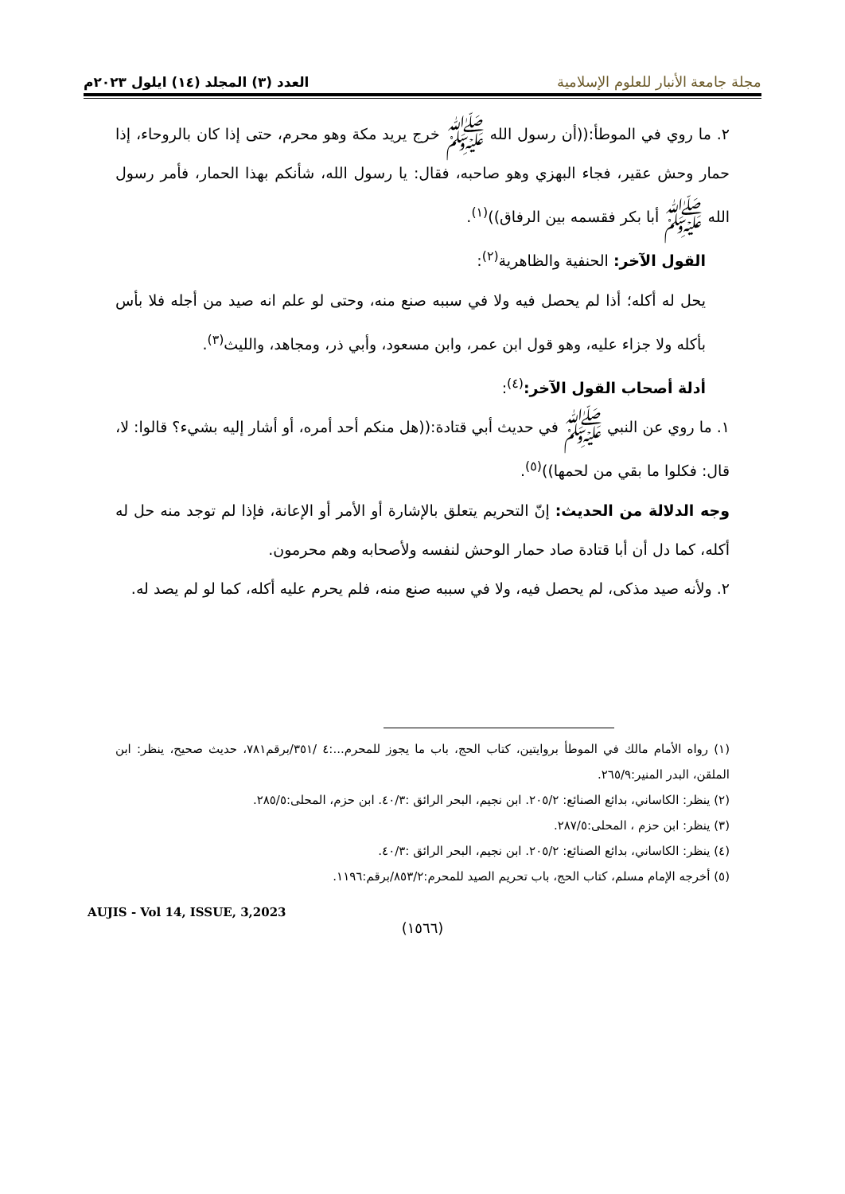مجلة جامعة الأنبار للعلوم الإسلامية
العدد (٣) المجلد (١٤) ايلول ٢٠٢٣م
٢. ما روي في الموطأ:((أن رسول الله ﷺ خرج يريد مكة وهو محرم، حتى إذا كان بالروحاء، إذا حمار وحش عقير، فجاء البهزي وهو صاحبه، فقال: يا رسول الله، شأنكم بهذا الحمار، فأمر رسول الله ﷺ أبا بكر فقسمه بين الرفاق))<sup>(١)</sup>.
القول الآخر: الحنفية والظاهرية<sup>(٢)</sup>:
يحل له أكله؛ أذا لم يحصل فيه ولا في سببه صنع منه، وحتى لو علم انه صيد من أجله فلا بأس بأكله ولا جزاء عليه، وهو قول ابن عمر، وابن مسعود، وأبي ذر، ومجاهد، والليث<sup>(٣)</sup>.
أدلة أصحاب القول الآخر:<sup>(٤)</sup>:
١. ما روي عن النبي ﷺ في حديث أبي قتادة:((هل منكم أحد أمره، أو أشار إليه بشيء؟ قالوا: لا، قال: فكلوا ما بقي من لحمها))<sup>(٥)</sup>.
وجه الدلالة من الحديث: إنّ التحريم يتعلق بالإشارة أو الأمر أو الإعانة، فإذا لم توجد منه حل له أكله، كما دل أن أبا قتادة صاد حمار الوحش لنفسه ولأصحابه وهم محرمون.
٢. ولأنه صيد مذكى، لم يحصل فيه، ولا في سببه صنع منه، فلم يحرم عليه أكله، كما لو لم يصد له.
(١) رواه الأمام مالك في الموطأ بروايتين، كتاب الحج، باب ما يجوز للمحرم...:٤ /٣٥١/برقم٧٨١، حديث صحيح، ينظر: ابن الملقن، البدر المنير:٢٦٥/٩.
(٢) ينظر: الكاساني، بدائع الصنائع: ٢٠٥/٢. ابن نجيم، البحر الرائق :٤٠/٣. ابن حزم، المحلى:٢٨٥/٥.
(٣) ينظر: ابن حزم ، المحلى:٢٨٧/٥.
(٤) ينظر: الكاساني، بدائع الصنائع: ٢٠٥/٢. ابن نجيم، البحر الرائق :٤٠/٣.
(٥) أخرجه الإمام مسلم، كتاب الحج، باب تحريم الصيد للمحرم:٨٥٣/٢/برقم:١١٩٦.
AUJIS - Vol 14, ISSUE, 3,2023
(١٥٦٦)